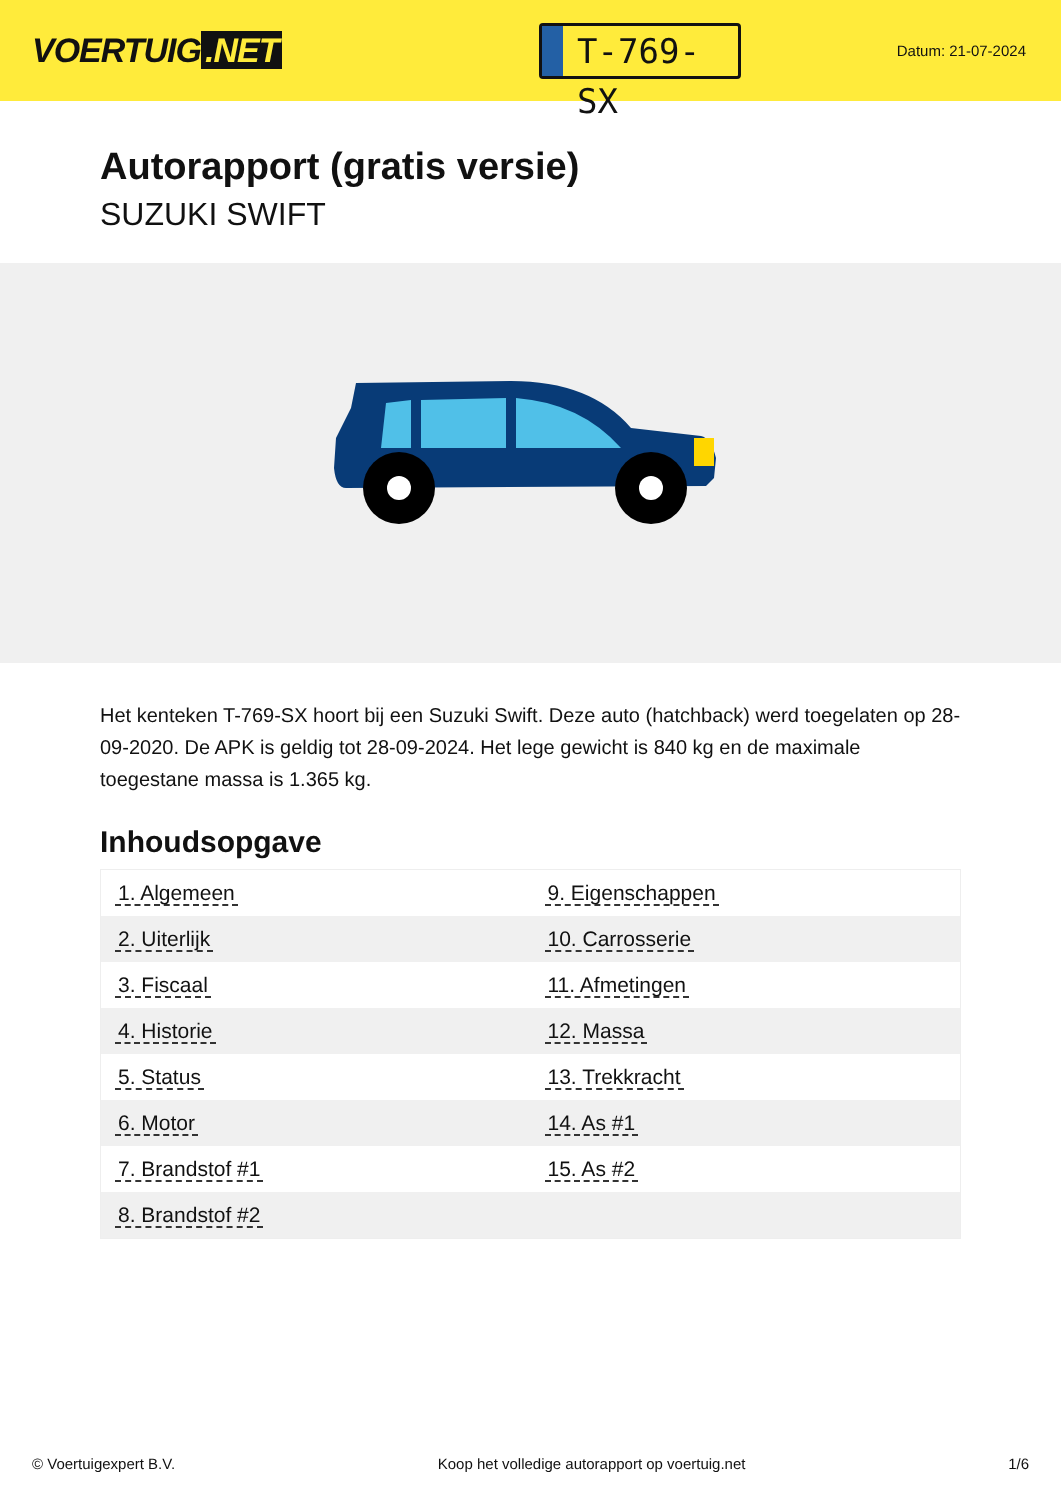VOERTUIG.NET
T-769-SX
Datum: 21-07-2024
Autorapport (gratis versie)
SUZUKI SWIFT
Het kenteken T-769-SX hoort bij een Suzuki Swift. Deze auto (hatchback) werd toegelaten op 28-09-2020. De APK is geldig tot 28-09-2024. Het lege gewicht is 840 kg en de maximale toegestane massa is 1.365 kg.
Inhoudsopgave
| 1. Algemeen | 9. Eigenschappen |
| 2. Uiterlijk | 10. Carrosserie |
| 3. Fiscaal | 11. Afmetingen |
| 4. Historie | 12. Massa |
| 5. Status | 13. Trekkracht |
| 6. Motor | 14. As #1 |
| 7. Brandstof #1 | 15. As #2 |
| 8. Brandstof #2 | |
© Voertuigexpert B.V. Koop het volledige autorapport op voertuig.net 1/6